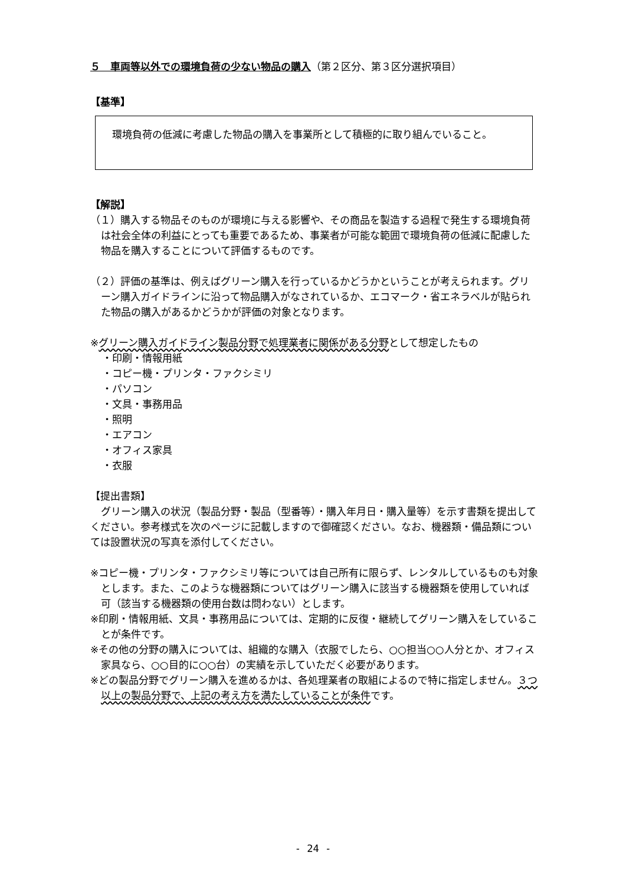５　車両等以外での環境負荷の少ない物品の購入（第２区分、第３区分選択項目）
【基準】
環境負荷の低減に考慮した物品の購入を事業所として積極的に取り組んでいること。
【解説】
（１）購入する物品そのものが環境に与える影響や、その商品を製造する過程で発生する環境負荷は社会全体の利益にとっても重要であるため、事業者が可能な範囲で環境負荷の低減に配慮した物品を購入することについて評価するものです。
（２）評価の基準は、例えばグリーン購入を行っているかどうかということが考えられます。グリーン購入ガイドラインに沿って物品購入がなされているか、エコマーク・省エネラベルが貼られた物品の購入があるかどうかが評価の対象となります。
※グリーン購入ガイドライン製品分野で処理業者に関係がある分野として想定したもの
・印刷・情報用紙
・コピー機・プリンタ・ファクシミリ
・パソコン
・文具・事務用品
・照明
・エアコン
・オフィス家具
・衣服
【提出書類】
グリーン購入の状況（製品分野・製品（型番等）・購入年月日・購入量等）を示す書類を提出してください。参考様式を次のページに記載しますので御確認ください。なお、機器類・備品類については設置状況の写真を添付してください。
※コピー機・プリンタ・ファクシミリ等については自己所有に限らず、レンタルしているものも対象とします。また、このような機器類についてはグリーン購入に該当する機器類を使用していれば可（該当する機器類の使用台数は問わない）とします。
※印刷・情報用紙、文具・事務用品については、定期的に反復・継続してグリーン購入をしていることが条件です。
※その他の分野の購入については、組織的な購入（衣服でしたら、○○担当○○人分とか、オフィス家具なら、○○目的に○○台）の実績を示していただく必要があります。
※どの製品分野でグリーン購入を進めるかは、各処理業者の取組によるので特に指定しません。３つ以上の製品分野で、上記の考え方を満たしていることが条件です。
- 24 -